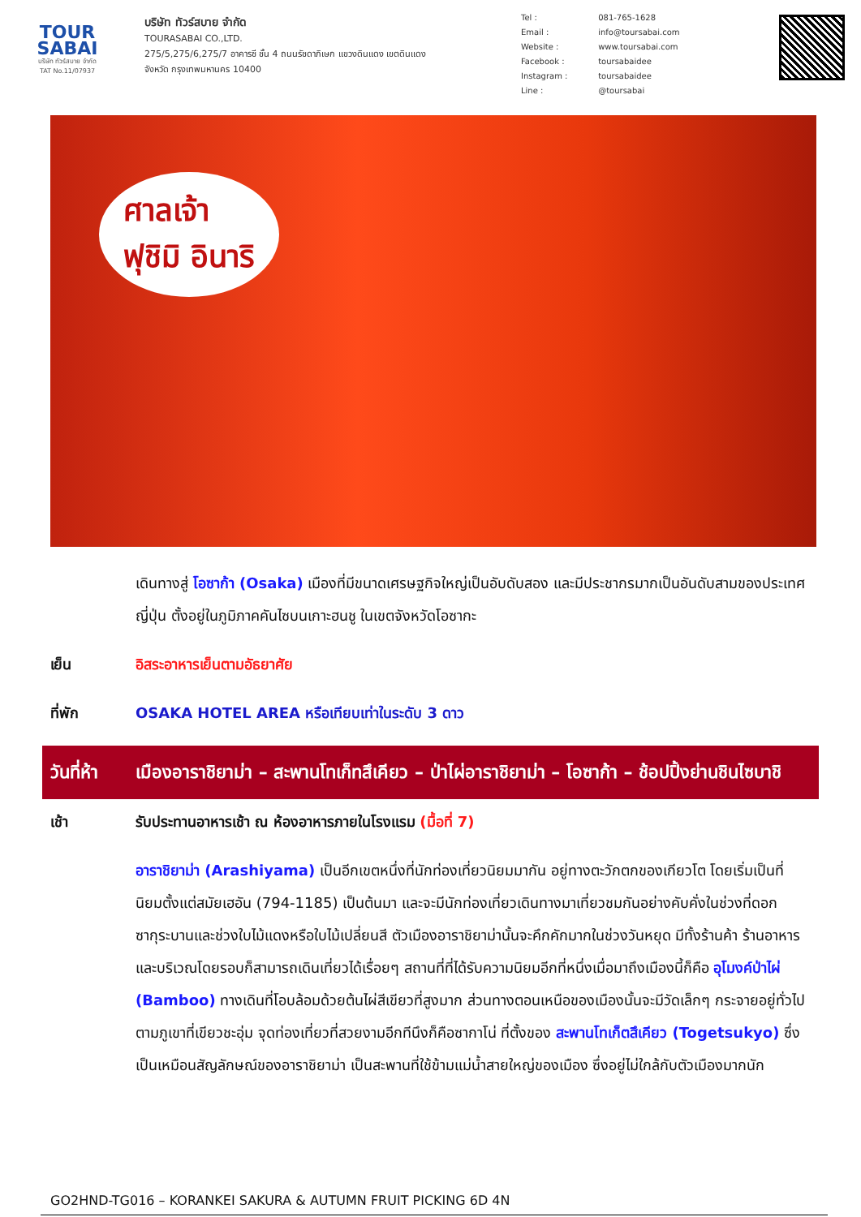TOUR
SABAI
บริษัท ทัวร์สบาย จำกัด
TAT No.11/07937
บริษัท ทัวร์สบาย จำกัด
TOURASABAI CO.,LTD.
275/5,275/6,275/7 อาคารซี ชั้น 4 ถนนรัชดาภิเษก แขวงดินแดง เขตดินแดง
จังหวัด กรุงเทพมหานคร 10400
| Tel : | 081-765-1628 |
| Email : | info@toursabai.com |
| Website : | www.toursabai.com |
| Facebook : | toursabaidee |
| Instagram : | toursabaidee |
| Line : | @toursabai |
ศาลเจ้า
ฟุชิมิ อินาริ
เดินทางสู่ โอซาก้า (Osaka) เมืองที่มีขนาดเศรษฐกิจใหญ่เป็นอับดับสอง และมีประชากรมากเป็นอันดับสามของประเทศญี่ปุ่น ตั้งอยู่ในภูมิภาคคันไซบนเกาะฮนชู ในเขตจังหวัดโอซากะ
เย็น อิสระอาหารเย็นตามอัธยาศัย
ที่พัก OSAKA HOTEL AREA หรือเทียบเท่าในระดับ 3 ดาว
วันที่ห้า
เมืองอาราชิยาม่า – สะพานโทเก็ทสึเคียว – ป่าไผ่อาราชิยาม่า – โอซาก้า – ช้อปปิ้งย่านชินไซบาชิ
เช้า รับประทานอาหารเช้า ณ ห้องอาหารภายในโรงแรม (มื้อที่ 7)
อาราชิยาม่า (Arashiyama) เป็นอีกเขตหนึ่งที่นักท่องเที่ยวนิยมมากัน อยู่ทางตะวักตกของเกียวโต โดยเริ่มเป็นที่นิยมตั้งแต่สมัยเฮอัน (794-1185) เป็นต้นมา และจะมีนักท่องเที่ยวเดินทางมาเที่ยวชมกันอย่างคับคั่งในช่วงที่ดอกซากุระบานและช่วงใบไม้แดงหรือใบไม้เปลี่ยนสี ตัวเมืองอาราชิยาม่านั้นจะคึกคักมากในช่วงวันหยุด มีทั้งร้านค้า ร้านอาหาร และบริเวณโดยรอบก็สามารถเดินเที่ยวได้เรื่อยๆ สถานที่ที่ได้รับความนิยมอีกที่หนึ่งเมื่อมาถึงเมืองนี้ก็คือ อุโมงค์ป่าไผ่ (Bamboo) ทางเดินที่โอบล้อมด้วยต้นไผ่สีเขียวที่สูงมาก ส่วนทางตอนเหนือของเมืองนั้นจะมีวัดเล็กๆ กระจายอยู่ทั่วไปตามภูเขาที่เขียวชะอุ่ม จุดท่องเที่ยวที่สวยงามอีกทีนึงก็คือซากาโน่ ที่ตั้งของ สะพานโทเก็ตสึเคียว (Togetsukyo) ซึ่งเป็นเหมือนสัญลักษณ์ของอาราชิยาม่า เป็นสะพานที่ใช้ข้ามแม่น้ำสายใหญ่ของเมือง ซึ่งอยู่ไม่ใกล้กับตัวเมืองมากนัก
GO2HND-TG016 – KORANKEI SAKURA & AUTUMN FRUIT PICKING 6D 4N